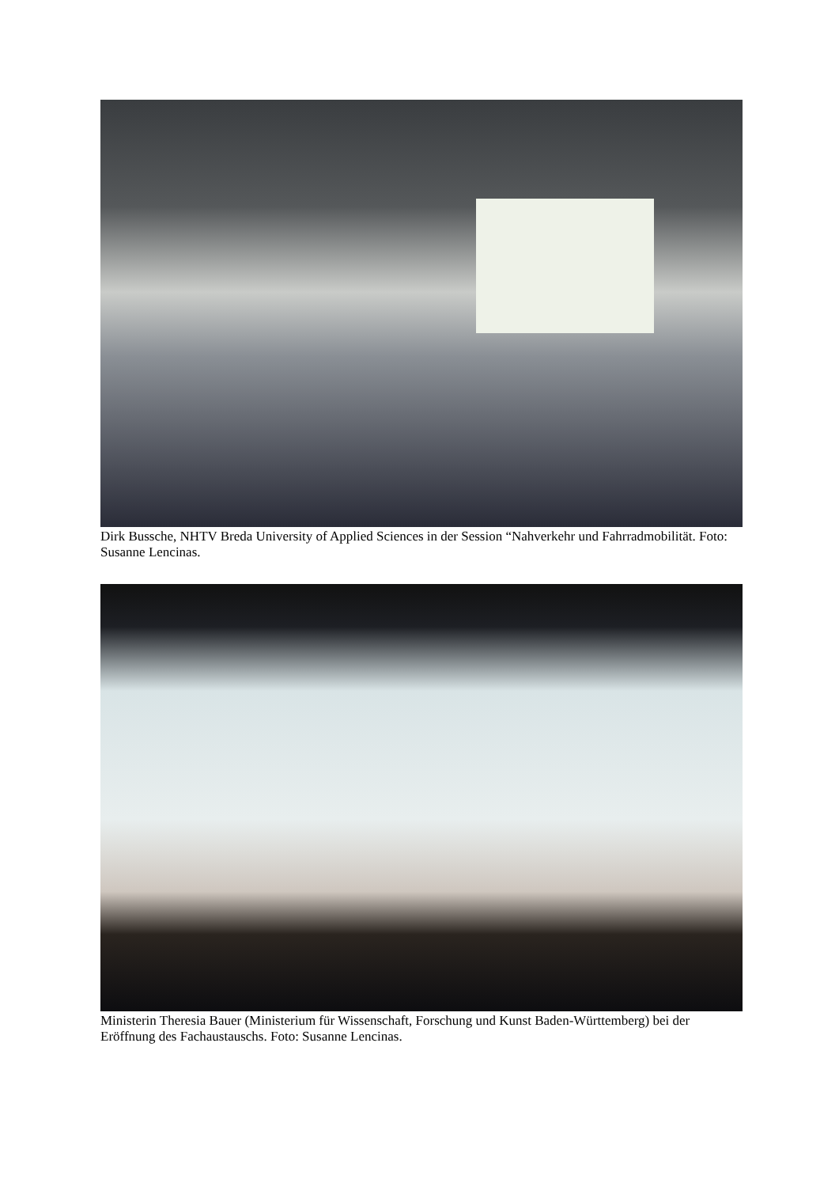Dirk Bussche, NHTV Breda University of Applied Sciences in der Session “Nahverkehr und Fahrradmobilität. Foto: Susanne Lencinas.
Ministerin Theresia Bauer (Ministerium für Wissenschaft, Forschung und Kunst Baden-Württemberg) bei der Eröffnung des Fachaustauschs. Foto: Susanne Lencinas.